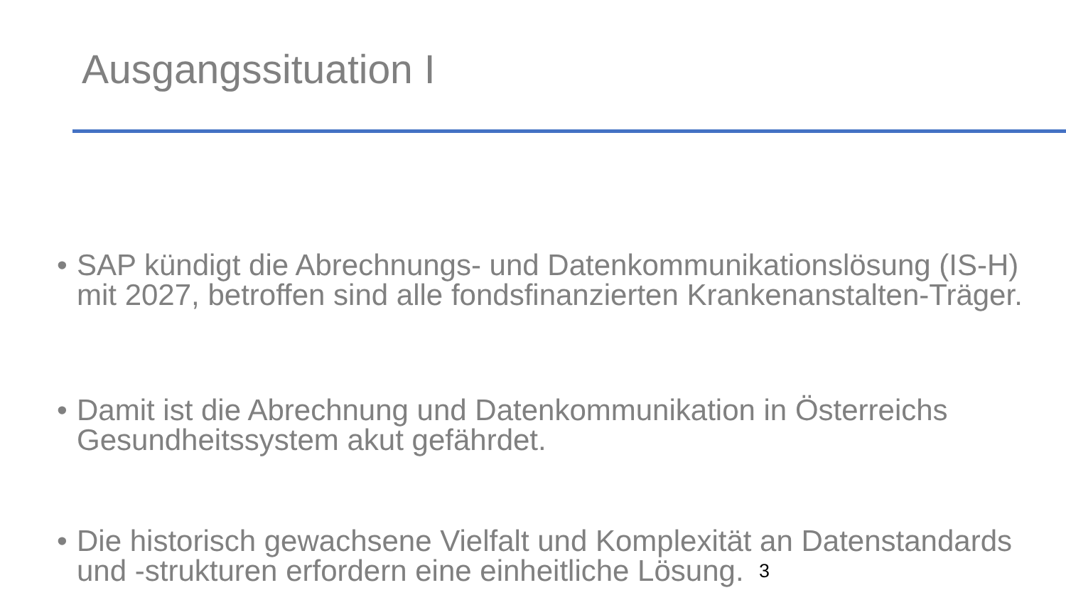Ausgangssituation I
• SAP kündigt die Abrechnungs- und Datenkommunikationslösung (IS-H) mit 2027, betroffen sind alle fondsfinanzierten Krankenanstalten-Träger.
• Damit ist die Abrechnung und Datenkommunikation in Österreichs Gesundheitssystem akut gefährdet.
• Die historisch gewachsene Vielfalt und Komplexität an Datenstandards und -strukturen erfordern eine einheitliche Lösung.
3